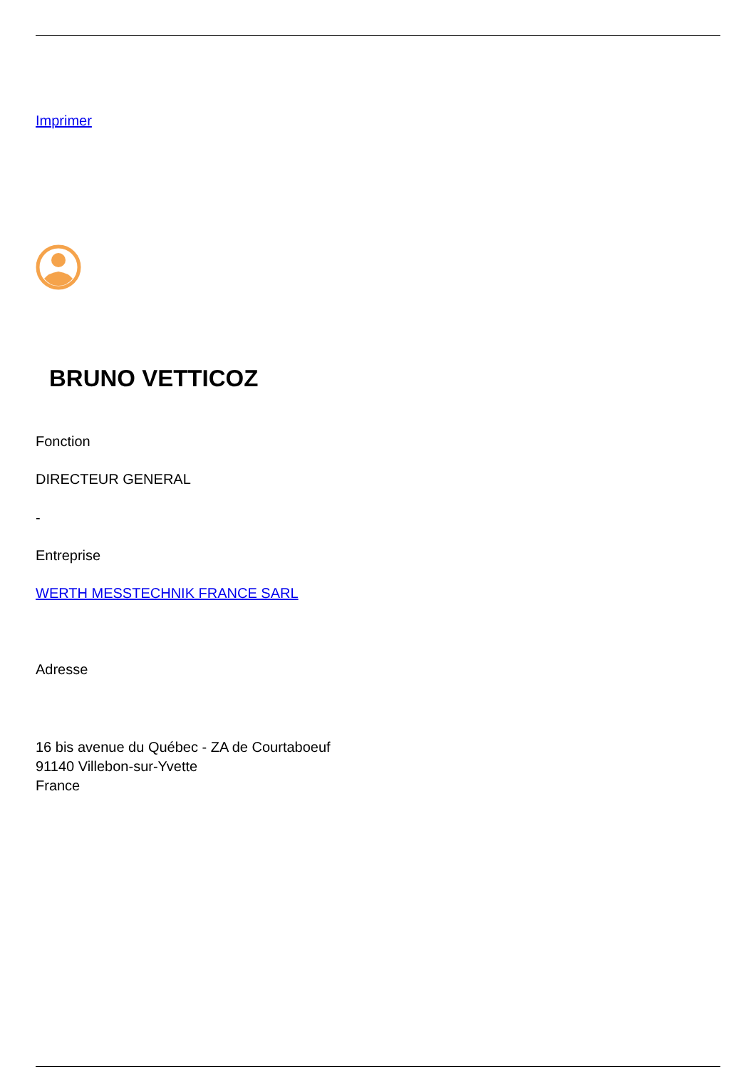Imprimer
BRUNO VETTICOZ
Fonction
DIRECTEUR GENERAL
-
Entreprise
WERTH MESSTECHNIK FRANCE SARL
Adresse
16 bis avenue du Québec - ZA de Courtaboeuf
91140 Villebon-sur-Yvette
France